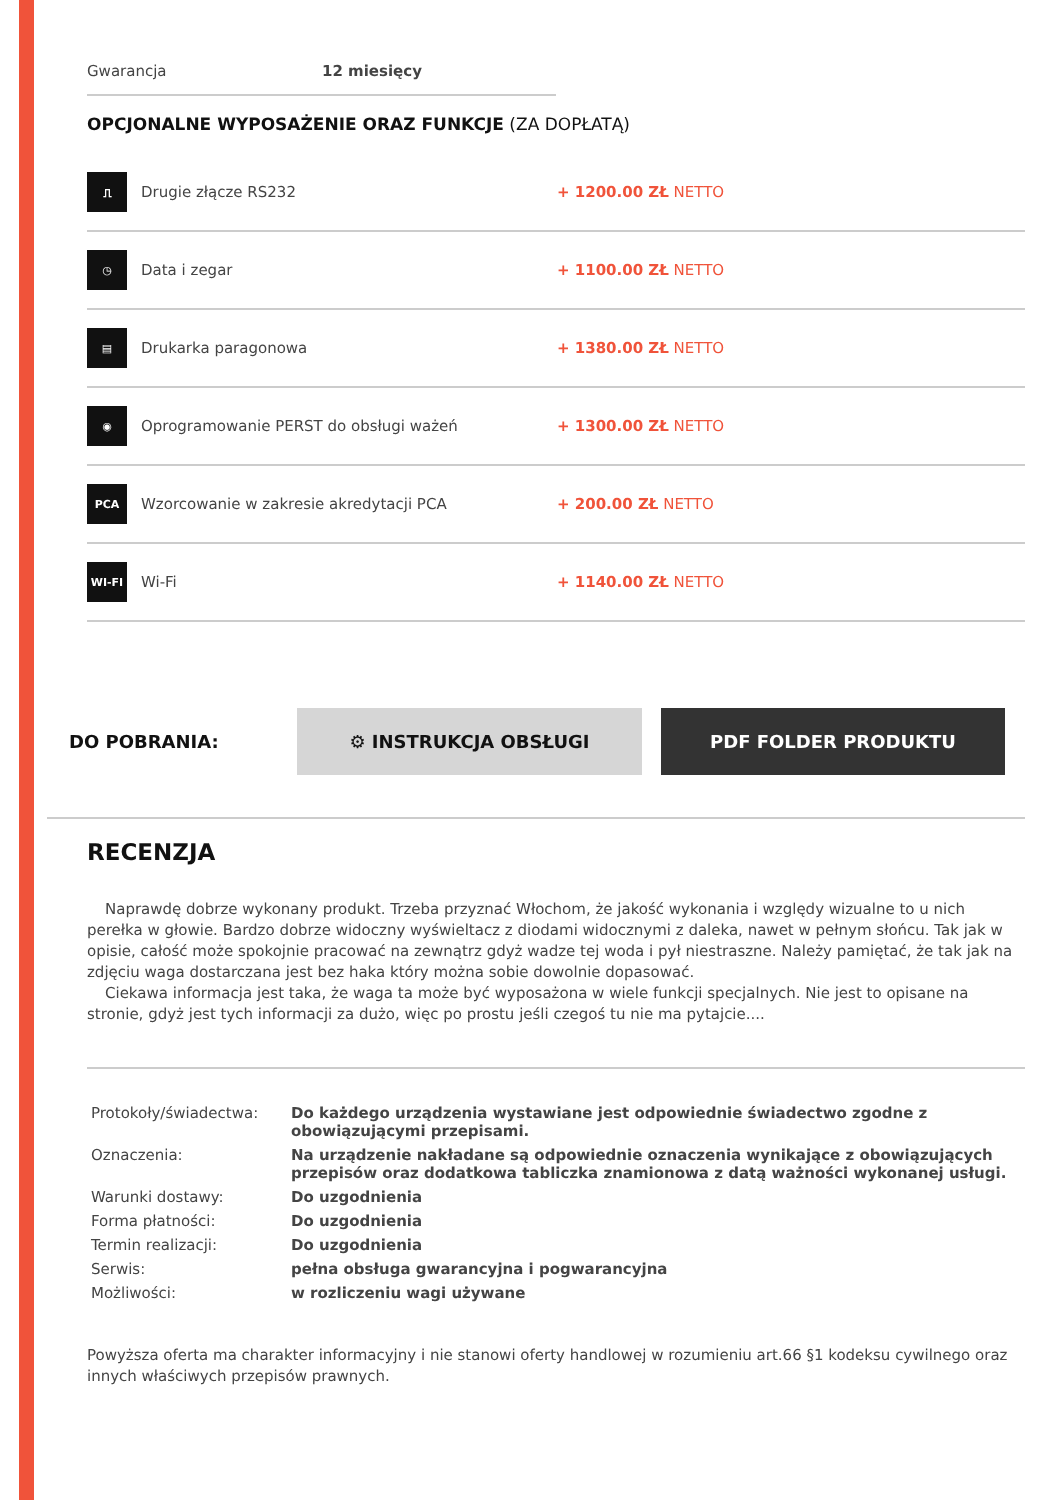Gwarancja 12 miesięcy
OPCJONALNE WYPOSAŻENIE ORAZ FUNKCJE (ZA DOPŁATĄ)
⎍
Drugie złącze RS232 + 1200.00 ZŁ NETTO
◷
Data i zegar + 1100.00 ZŁ NETTO
▤
Drukarka paragonowa + 1380.00 ZŁ NETTO
◉
Oprogramowanie PERST do obsługi ważeń + 1300.00 ZŁ NETTO
PCA
Wzorcowanie w zakresie akredytacji PCA + 200.00 ZŁ NETTO
WI-FI
Wi-Fi + 1140.00 ZŁ NETTO
DO POBRANIA:
⚙ INSTRUKCJA OBSŁUGI PDF FOLDER PRODUKTU
RECENZJA
Naprawdę dobrze wykonany produkt. Trzeba przyznać Włochom, że jakość wykonania i względy wizualne to u nich perełka w głowie. Bardzo dobrze widoczny wyświeltacz z diodami widocznymi z daleka, nawet w pełnym słońcu. Tak jak w opisie, całość może spokojnie pracować na zewnątrz gdyż wadze tej woda i pył niestraszne. Należy pamiętać, że tak jak na zdjęciu waga dostarczana jest bez haka który można sobie dowolnie dopasować.
Ciekawa informacja jest taka, że waga ta może być wyposażona w wiele funkcji specjalnych. Nie jest to opisane na stronie, gdyż jest tych informacji za dużo, więc po prostu jeśli czegoś tu nie ma pytajcie....
| Protokoły/świadectwa: | Do każdego urządzenia wystawiane jest odpowiednie świadectwo zgodne z obowiązującymi przepisami. |
| Oznaczenia: | Na urządzenie nakładane są odpowiednie oznaczenia wynikające z obowiązujących przepisów oraz dodatkowa tabliczka znamionowa z datą ważności wykonanej usługi. |
| Warunki dostawy: | Do uzgodnienia |
| Forma płatności: | Do uzgodnienia |
| Termin realizacji: | Do uzgodnienia |
| Serwis: | pełna obsługa gwarancyjna i pogwarancyjna |
| Możliwości: | w rozliczeniu wagi używane |
Powyższa oferta ma charakter informacyjny i nie stanowi oferty handlowej w rozumieniu art.66 §1 kodeksu cywilnego oraz innych właściwych przepisów prawnych.